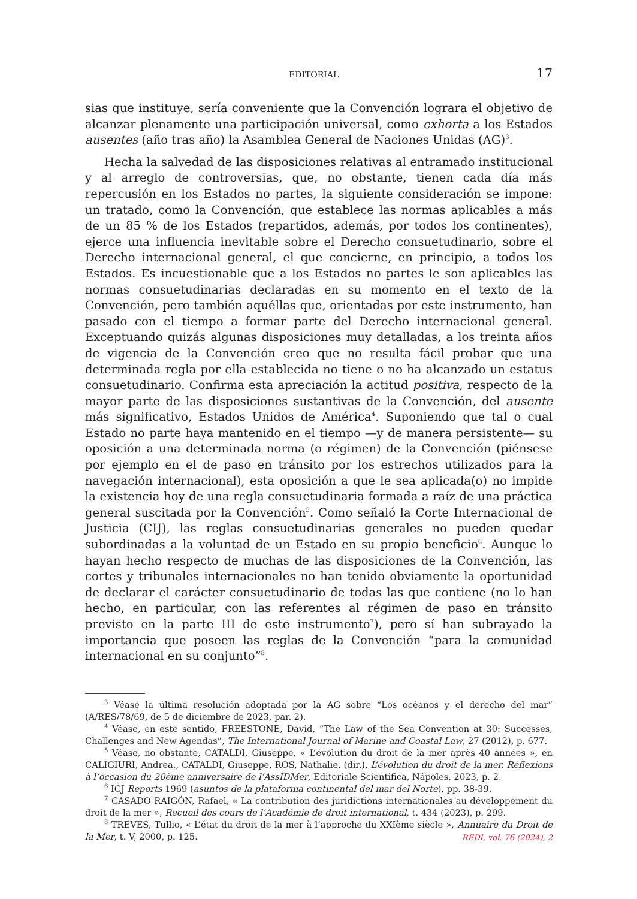EDITORIAL 17
sias que instituye, sería conveniente que la Convención lograra el objetivo de alcanzar plenamente una participación universal, como exhorta a los Estados ausentes (año tras año) la Asamblea General de Naciones Unidas (AG)<sup>3</sup>.
Hecha la salvedad de las disposiciones relativas al entramado institucional y al arreglo de controversias, que, no obstante, tienen cada día más repercusión en los Estados no partes, la siguiente consideración se impone: un tratado, como la Convención, que establece las normas aplicables a más de un 85 % de los Estados (repartidos, además, por todos los continentes), ejerce una influencia inevitable sobre el Derecho consuetudinario, sobre el Derecho internacional general, el que concierne, en principio, a todos los Estados. Es incuestionable que a los Estados no partes le son aplicables las normas consuetudinarias declaradas en su momento en el texto de la Convención, pero también aquéllas que, orientadas por este instrumento, han pasado con el tiempo a formar parte del Derecho internacional general. Exceptuando quizás algunas disposiciones muy detalladas, a los treinta años de vigencia de la Convención creo que no resulta fácil probar que una determinada regla por ella establecida no tiene o no ha alcanzado un estatus consuetudinario. Confirma esta apreciación la actitud positiva, respecto de la mayor parte de las disposiciones sustantivas de la Convención, del ausente más significativo, Estados Unidos de América<sup>4</sup>. Suponiendo que tal o cual Estado no parte haya mantenido en el tiempo —y de manera persistente— su oposición a una determinada norma (o régimen) de la Convención (piénsese por ejemplo en el de paso en tránsito por los estrechos utilizados para la navegación internacional), esta oposición a que le sea aplicada(o) no impide la existencia hoy de una regla consuetudinaria formada a raíz de una práctica general suscitada por la Convención<sup>5</sup>. Como señaló la Corte Internacional de Justicia (CIJ), las reglas consuetudinarias generales no pueden quedar subordinadas a la voluntad de un Estado en su propio beneficio<sup>6</sup>. Aunque lo hayan hecho respecto de muchas de las disposiciones de la Convención, las cortes y tribunales internacionales no han tenido obviamente la oportunidad de declarar el carácter consuetudinario de todas las que contiene (no lo han hecho, en particular, con las referentes al régimen de paso en tránsito previsto en la parte III de este instrumento<sup>7</sup>), pero sí han subrayado la importancia que poseen las reglas de la Convención “para la comunidad internacional en su conjunto”<sup>8</sup>.
<sup>3</sup> Véase la última resolución adoptada por la AG sobre “Los océanos y el derecho del mar” (A/RES/78/69, de 5 de diciembre de 2023, par. 2).
<sup>4</sup> Véase, en este sentido, FREESTONE, David, “The Law of the Sea Convention at 30: Successes, Challenges and New Agendas”, The International Journal of Marine and Coastal Law, 27 (2012), p. 677.
<sup>5</sup> Véase, no obstante, CATALDI, Giuseppe, « L’évolution du droit de la mer après 40 années », en CALIGIURI, Andrea., CATALDI, Giuseppe, ROS, Nathalie. (dir.), L’évolution du droit de la mer. Réflexions à l’occasion du 20ème anniversaire de l’AssIDMer, Editoriale Scientifica, Nápoles, 2023, p. 2.
<sup>6</sup> ICJ Reports 1969 (asuntos de la plataforma continental del mar del Norte), pp. 38-39.
<sup>7</sup> CASADO RAIGÓN, Rafael, « La contribution des juridictions internationales au développement du droit de la mer », Recueil des cours de l’Académie de droit international, t. 434 (2023), p. 299.
<sup>8</sup> TREVES, Tullio, « L’état du droit de la mer à l’approche du XXIème siècle », Annuaire du Droit de la Mer, t. V, 2000, p. 125.
REDI, vol. 76 (2024), 2